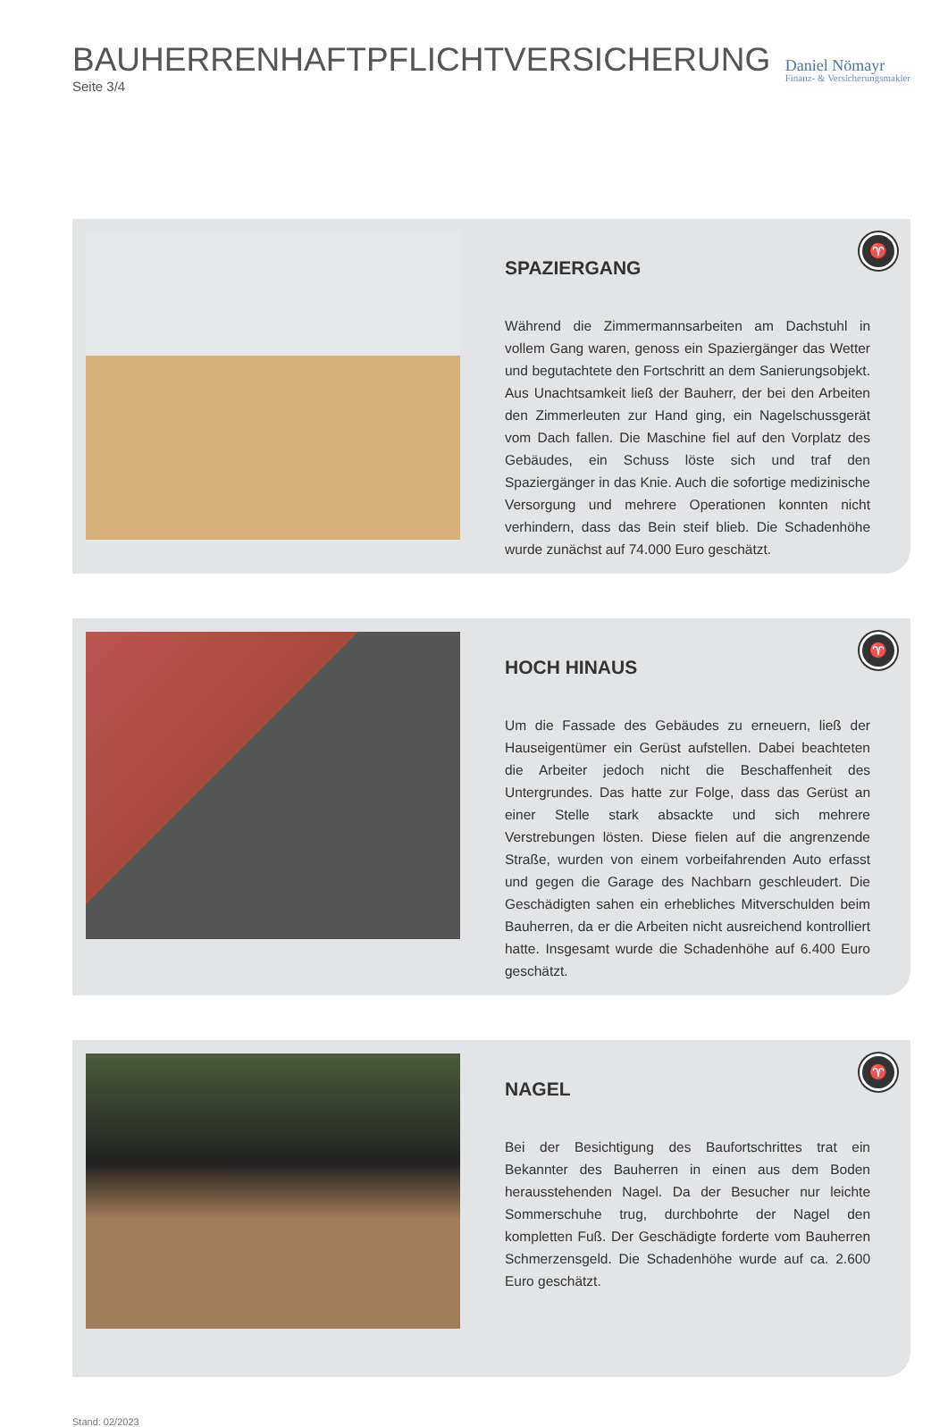BAUHERRENHAFTPFLICHTVERSICHERUNG
Seite 3/4
Daniel Nömayr
Finanz- & Versicherungsmakler
♈
SPAZIERGANG
Während die Zimmermannsarbeiten am Dachstuhl in vollem Gang waren, genoss ein Spaziergänger das Wetter und begutachtete den Fortschritt an dem Sanierungsobjekt. Aus Unachtsamkeit ließ der Bauherr, der bei den Arbeiten den Zimmerleuten zur Hand ging, ein Nagelschussgerät vom Dach fallen. Die Maschine fiel auf den Vorplatz des Gebäudes, ein Schuss löste sich und traf den Spaziergänger in das Knie. Auch die sofortige medizinische Versorgung und mehrere Operationen konnten nicht verhindern, dass das Bein steif blieb. Die Schadenhöhe wurde zunächst auf 74.000 Euro geschätzt.
♈
HOCH HINAUS
Um die Fassade des Gebäudes zu erneuern, ließ der Hauseigentümer ein Gerüst aufstellen. Dabei beachteten die Arbeiter jedoch nicht die Beschaffenheit des Untergrundes. Das hatte zur Folge, dass das Gerüst an einer Stelle stark absackte und sich mehrere Verstrebungen lösten. Diese fielen auf die angrenzende Straße, wurden von einem vorbeifahrenden Auto erfasst und gegen die Garage des Nachbarn geschleudert. Die Geschädigten sahen ein erhebliches Mitverschulden beim Bauherren, da er die Arbeiten nicht ausreichend kontrolliert hatte. Insgesamt wurde die Schadenhöhe auf 6.400 Euro geschätzt.
♈
NAGEL
Bei der Besichtigung des Baufortschrittes trat ein Bekannter des Bauherren in einen aus dem Boden herausstehenden Nagel. Da der Besucher nur leichte Sommerschuhe trug, durchbohrte der Nagel den kompletten Fuß. Der Geschädigte forderte vom Bauherren Schmerzensgeld. Die Schadenhöhe wurde auf ca. 2.600 Euro geschätzt.
Stand: 02/2023